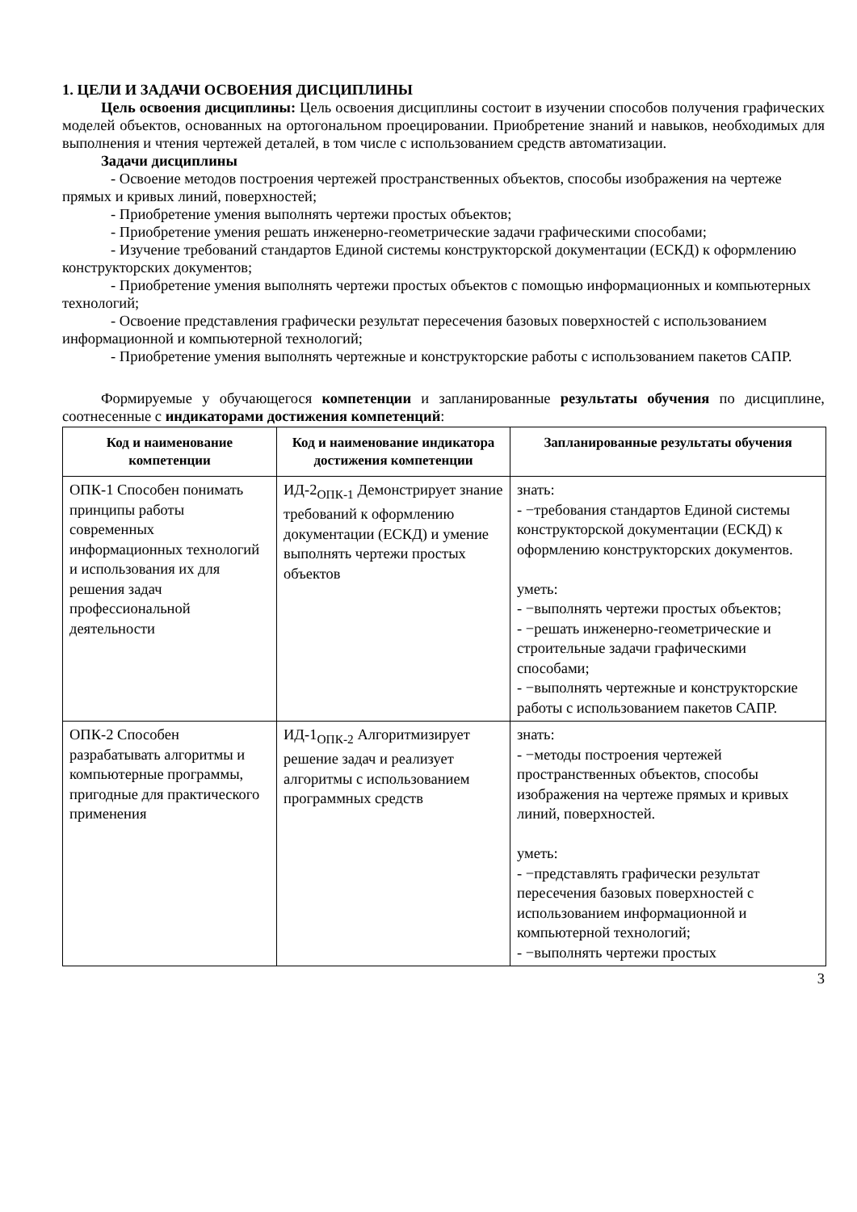1. ЦЕЛИ И ЗАДАЧИ ОСВОЕНИЯ ДИСЦИПЛИНЫ
Цель освоения дисциплины: Цель освоения дисциплины состоит в изучении способов получения графических моделей объектов, основанных на ортогональном проецировании. Приобретение знаний и навыков, необходимых для выполнения и чтения чертежей деталей, в том числе с использованием средств автоматизации.
Задачи дисциплины
- Освоение методов построения чертежей пространственных объектов, способы изображения на чертеже прямых и кривых линий, поверхностей;
- Приобретение умения выполнять чертежи простых объектов;
- Приобретение умения решать инженерно-геометрические задачи графическими способами;
- Изучение требований стандартов Единой системы конструкторской документации (ЕСКД) к оформлению конструкторских документов;
- Приобретение умения выполнять чертежи простых объектов с помощью информационных и компьютерных технологий;
- Освоение представления графически результат пересечения базовых поверхностей с использованием информационной и компьютерной технологий;
- Приобретение умения выполнять чертежные и конструкторские работы с использованием пакетов САПР.
Формируемые у обучающегося компетенции и запланированные результаты обучения по дисциплине, соотнесенные с индикаторами достижения компетенций:
| Код и наименование компетенции | Код и наименование индикатора достижения компетенции | Запланированные результаты обучения |
| --- | --- | --- |
| ОПК-1 Способен понимать принципы работы современных информационных технологий и использования их для решения задач профессиональной деятельности | ИД-2<sub>ОПК-1</sub> Демонстрирует знание требований к оформлению документации (ЕСКД) и умение выполнять чертежи простых объектов | знать: - −требования стандартов Единой системы конструкторской документации (ЕСКД) к оформлению конструкторских документов. уметь: - −выполнять чертежи простых объектов; - −решать инженерно-геометрические и строительные задачи графическими способами; - −выполнять чертежные и конструкторские работы с использованием пакетов САПР. |
| ОПК-2 Способен разрабатывать алгоритмы и компьютерные программы, пригодные для практического применения | ИД-1<sub>ОПК-2</sub> Алгоритмизирует решение задач и реализует алгоритмы с использованием программных средств | знать: - −методы построения чертежей пространственных объектов, способы изображения на чертеже прямых и кривых линий, поверхностей. уметь: - −представлять графически результат пересечения базовых поверхностей с использованием информационной и компьютерной технологий; - −выполнять чертежи простых |
3